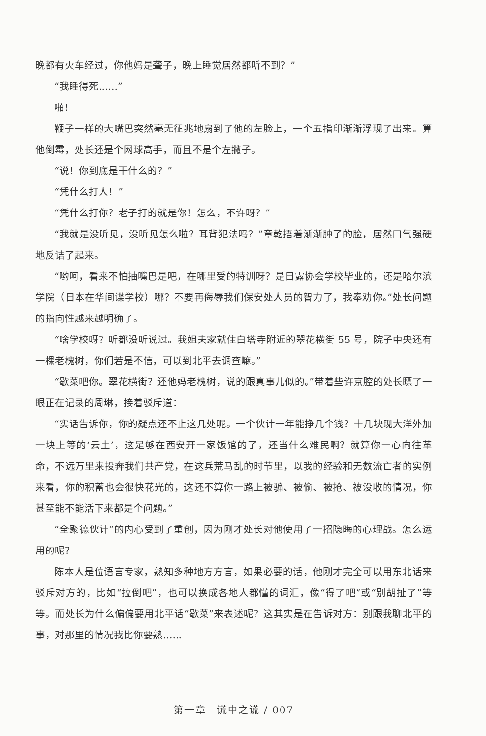晚都有火车经过，你他妈是聋子，晚上睡觉居然都听不到？”
“我睡得死……”
啪！
鞭子一样的大嘴巴突然毫无征兆地扇到了他的左脸上，一个五指印渐渐浮现了出来。算他倒霉，处长还是个网球高手，而且不是个左撇子。
“说！你到底是干什么的？”
“凭什么打人！”
“凭什么打你？老子打的就是你！怎么，不许呀？”
“我就是没听见，没听见怎么啦？耳背犯法吗？”章乾捂着渐渐肿了的脸，居然口气强硬地反诘了起来。
“哟呵，看来不怕抽嘴巴是吧，在哪里受的特训呀？是日露协会学校毕业的，还是哈尔滨学院（日本在华间谍学校）哪？不要再侮辱我们保安处人员的智力了，我奉劝你。”处长问题的指向性越来越明确了。
“啥学校呀？听都没听说过。我姐夫家就住白塔寺附近的翠花横街 55 号，院子中央还有一棵老槐树，你们若是不信，可以到北平去调查嘛。”
“歇菜吧你。翠花横街？还他妈老槐树，说的跟真事儿似的。”带着些许京腔的处长瞟了一眼正在记录的周琳，接着驳斥道：
“实话告诉你，你的疑点还不止这几处呢。一个伙计一年能挣几个钱？十几块现大洋外加一块上等的‘云土’，这足够在西安开一家饭馆的了，还当什么难民啊？就算你一心向往革命，不远万里来投奔我们共产党，在这兵荒马乱的时节里，以我的经验和无数流亡者的实例来看，你的积蓄也会很快花光的，这还不算你一路上被骗、被偷、被抢、被没收的情况，你甚至能不能活下来都是个问题。”
“全聚德伙计”的内心受到了重创，因为刚才处长对他使用了一招隐晦的心理战。怎么运用的呢？
陈本人是位语言专家，熟知多种地方方言，如果必要的话，他刚才完全可以用东北话来驳斥对方的，比如“拉倒吧”，也可以换成各地人都懂的词汇，像“得了吧”或“别胡扯了”等等。而处长为什么偏偏要用北平话“歇菜”来表述呢？这其实是在告诉对方：别跟我聊北平的事，对那里的情况我比你要熟……
第一章　谎中之谎 / 007